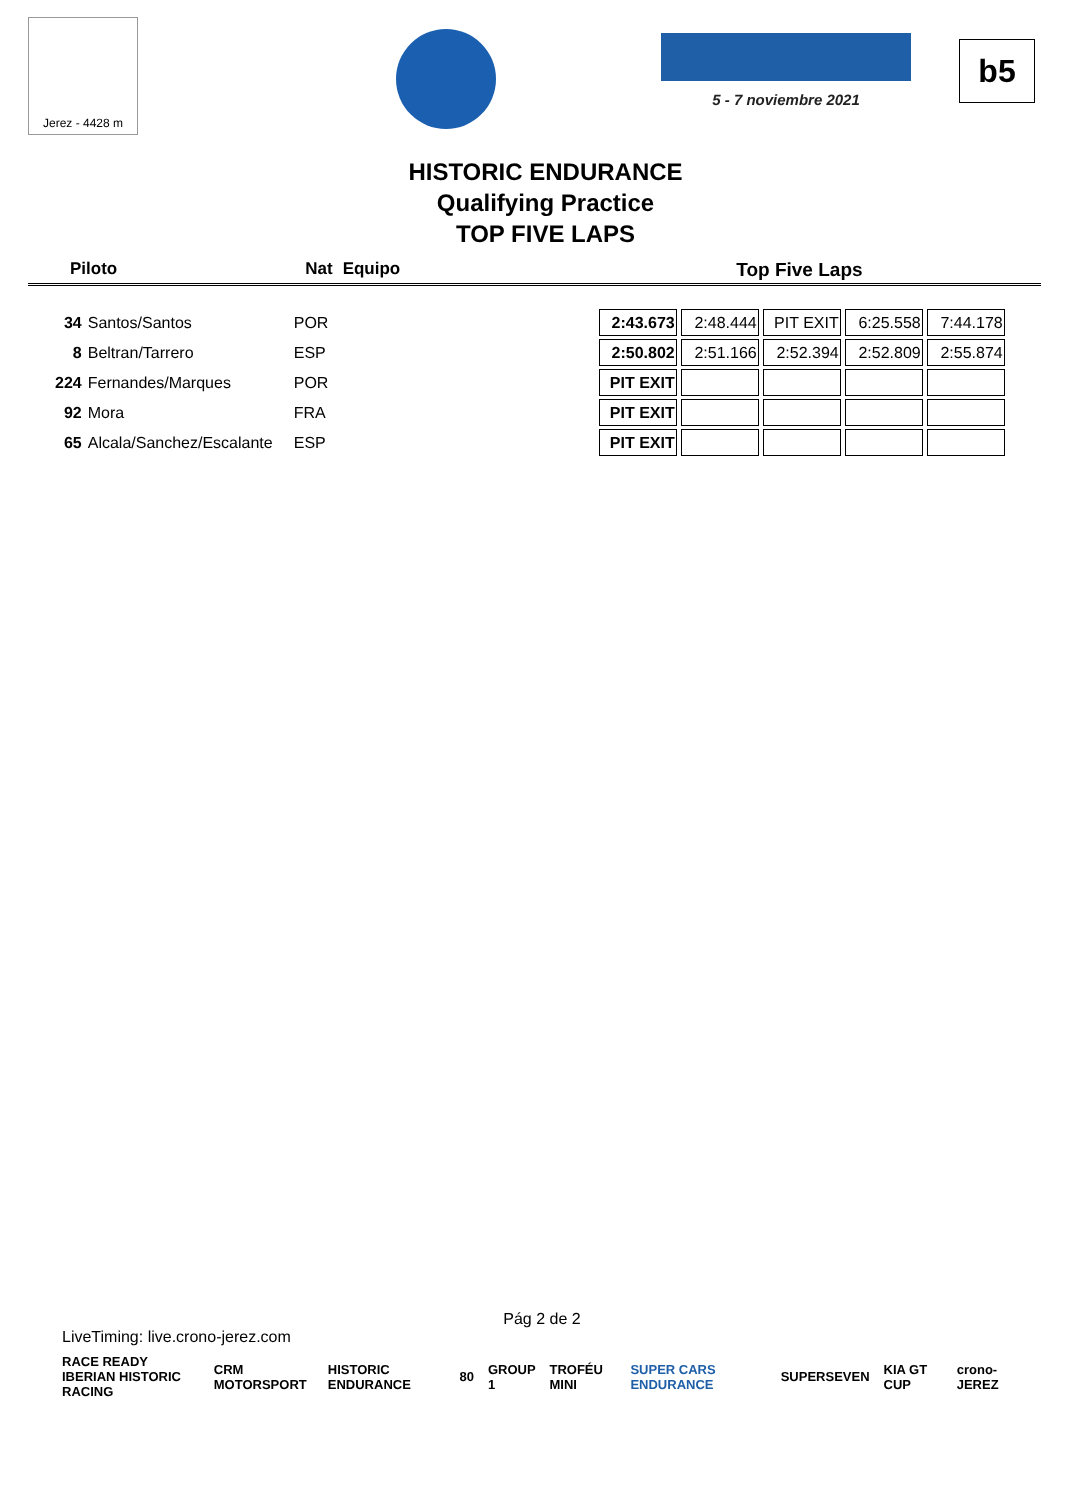Jerez - 4428 m
5 - 7 noviembre 2021
b5
HISTORIC ENDURANCE
Qualifying Practice
TOP FIVE LAPS
Piloto Nat Equipo Top Five Laps
| 34 | Santos/Santos | POR | 2:43.673 | 2:48.444 | PIT EXIT | 6:25.558 | 7:44.178 |
| 8 | Beltran/Tarrero | ESP | 2:50.802 | 2:51.166 | 2:52.394 | 2:52.809 | 2:55.874 |
| 224 | Fernandes/Marques | POR | PIT EXIT | | | | |
| 92 | Mora | FRA | PIT EXIT | | | | |
| 65 | Alcala/Sanchez/Escalante | ESP | PIT EXIT | | | | |
Pág 2 de 2
LiveTiming: live.crono-jerez.com
RACE READY
IBERIAN HISTORIC RACING CRM MOTORSPORT HISTORIC ENDURANCE 80 GROUP 1 TROFÉU MINI SUPER CARS ENDURANCE SUPERSEVEN KIA GT CUP crono-JEREZ